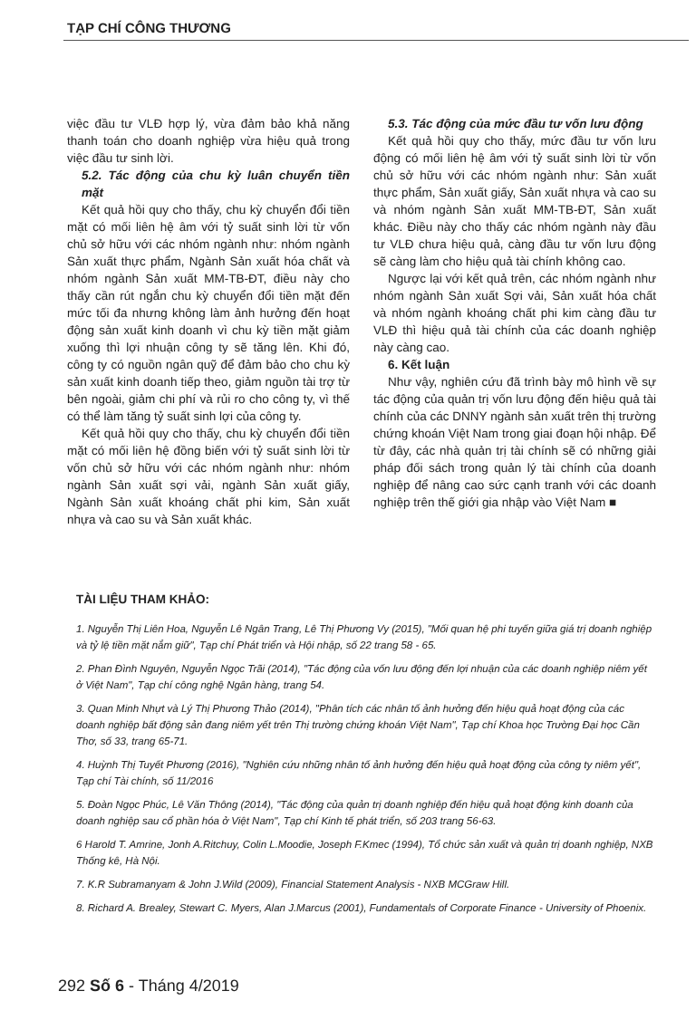TẠP CHÍ CÔNG THƯƠNG
việc đầu tư VLĐ hợp lý, vừa đảm bảo khả năng thanh toán cho doanh nghiệp vừa hiệu quả trong việc đầu tư sinh lời.
5.2. Tác động của chu kỳ luân chuyển tiền mặt
Kết quả hồi quy cho thấy, chu kỳ chuyển đổi tiền mặt có mối liên hệ âm với tỷ suất sinh lời từ vốn chủ sở hữu với các nhóm ngành như: nhóm ngành Sản xuất thực phẩm, Ngành Sản xuất hóa chất và nhóm ngành Sản xuất MM-TB-ĐT, điều này cho thấy cần rút ngắn chu kỳ chuyển đổi tiền mặt đến mức tối đa nhưng không làm ảnh hưởng đến hoạt động sản xuất kinh doanh vì chu kỳ tiền mặt giảm xuống thì lợi nhuận công ty sẽ tăng lên. Khi đó, công ty có nguồn ngân quỹ để đảm bảo cho chu kỳ sản xuất kinh doanh tiếp theo, giảm nguồn tài trợ từ bên ngoài, giảm chi phí và rủi ro cho công ty, vì thế có thể làm tăng tỷ suất sinh lợi của công ty.
Kết quả hồi quy cho thấy, chu kỳ chuyển đổi tiền mặt có mối liên hệ đồng biến với tỷ suất sinh lời từ vốn chủ sở hữu với các nhóm ngành như: nhóm ngành Sản xuất sợi vải, ngành Sản xuất giấy, Ngành Sản xuất khoáng chất phi kim, Sản xuất nhựa và cao su và Sản xuất khác.
5.3. Tác động của mức đầu tư vốn lưu động
Kết quả hồi quy cho thấy, mức đầu tư vốn lưu động có mối liên hệ âm với tỷ suất sinh lời từ vốn chủ sở hữu với các nhóm ngành như: Sản xuất thực phẩm, Sản xuất giấy, Sản xuất nhựa và cao su và nhóm ngành Sản xuất MM-TB-ĐT, Sản xuất khác. Điều này cho thấy các nhóm ngành này đầu tư VLĐ chưa hiệu quả, càng đầu tư vốn lưu động sẽ càng làm cho hiệu quả tài chính không cao.
Ngược lại với kết quả trên, các nhóm ngành như nhóm ngành Sản xuất Sợi vải, Sản xuất hóa chất và nhóm ngành khoáng chất phi kim càng đầu tư VLĐ thì hiệu quả tài chính của các doanh nghiệp này càng cao.
6. Kết luận
Như vậy, nghiên cứu đã trình bày mô hình về sự tác động của quản trị vốn lưu động đến hiệu quả tài chính của các DNNY ngành sản xuất trên thị trường chứng khoán Việt Nam trong giai đoạn hội nhập. Để từ đây, các nhà quản trị tài chính sẽ có những giải pháp đối sách trong quản lý tài chính của doanh nghiệp để nâng cao sức cạnh tranh với các doanh nghiệp trên thế giới gia nhập vào Việt Nam ■
TÀI LIỆU THAM KHẢO:
1. Nguyễn Thị Liên Hoa, Nguyễn Lê Ngân Trang, Lê Thị Phương Vy (2015), "Mối quan hệ phi tuyến giữa giá trị doanh nghiệp và tỷ lệ tiền mặt nắm giữ", Tạp chí Phát triển và Hội nhập, số 22 trang 58 - 65.
2. Phan Đình Nguyên, Nguyễn Ngọc Trãi (2014), "Tác động của vốn lưu động đến lợi nhuận của các doanh nghiệp niêm yết ở Việt Nam", Tạp chí công nghệ Ngân hàng, trang 54.
3. Quan Minh Nhựt và Lý Thị Phương Thảo (2014), "Phân tích các nhân tố ảnh hưởng đến hiệu quả hoạt động của các doanh nghiệp bất động sản đang niêm yết trên Thị trường chứng khoán Việt Nam", Tạp chí Khoa học Trường Đại học Cần Thơ, số 33, trang 65-71.
4. Huỳnh Thị Tuyết Phương (2016), "Nghiên cứu những nhân tố ảnh hưởng đến hiệu quả hoạt động của công ty niêm yết", Tạp chí Tài chính, số 11/2016
5. Đoàn Ngọc Phúc, Lê Văn Thông (2014), "Tác động của quản trị doanh nghiệp đến hiệu quả hoạt động kinh doanh của doanh nghiệp sau cổ phần hóa ở Việt Nam", Tạp chí Kinh tế phát triển, số 203 trang 56-63.
6 Harold T. Amrine, Jonh A.Ritchuy, Colin L.Moodie, Joseph F.Kmec (1994), Tổ chức sản xuất và quản trị doanh nghiệp, NXB Thống kê, Hà Nội.
7. K.R Subramanyam & John J.Wild (2009), Financial Statement Analysis - NXB MCGraw Hill.
8. Richard A. Brealey, Stewart C. Myers, Alan J.Marcus (2001), Fundamentals of Corporate Finance - University of Phoenix.
292 Số 6 - Tháng 4/2019